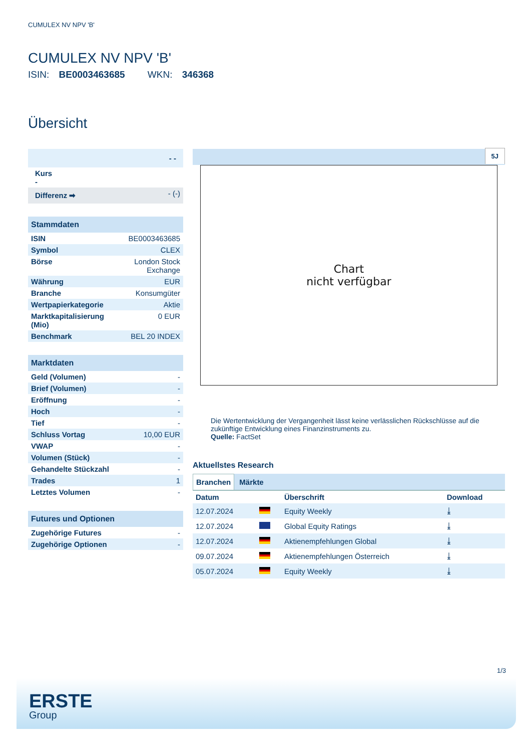CUMULEX NV NPV 'B'
CUMULEX NV NPV 'B'
ISIN: BE0003463685 WKN: 346368
Übersicht
| - - | |
| Kurs - | |
| Differenz ➡ | - (-) |
| Stammdaten | |
| --- | --- |
| ISIN | BE0003463685 |
| Symbol | CLEX |
| Börse | London Stock Exchange |
| Währung | EUR |
| Branche | Konsumgüter |
| Wertpapierkategorie | Aktie |
| Marktkapitalisierung (Mio) | 0 EUR |
| Benchmark | BEL 20 INDEX |
| Marktdaten | |
| --- | --- |
| Geld (Volumen) | - |
| Brief (Volumen) | - |
| Eröffnung | - |
| Hoch | - |
| Tief | - |
| Schluss Vortag | 10,00 EUR |
| VWAP | - |
| Volumen (Stück) | - |
| Gehandelte Stückzahl | - |
| Trades | 1 |
| Letztes Volumen | - |
| Futures und Optionen | |
| --- | --- |
| Zugehörige Futures | - |
| Zugehörige Optionen | - |
5J
Chart
nicht verfügbar
Die Wertentwicklung der Vergangenheit lässt keine verlässlichen Rückschlüsse auf die zukünftige Entwicklung eines Finanzinstruments zu.
Quelle: FactSet
Aktuellstes Research
Branchen Märkte
| Datum | | Überschrift | Download |
| --- | --- | --- | --- |
| 12.07.2024 | | Equity Weekly | ⤓ |
| 12.07.2024 | | Global Equity Ratings | ⤓ |
| 12.07.2024 | | Aktienempfehlungen Global | ⤓ |
| 09.07.2024 | | Aktienempfehlungen Österreich | ⤓ |
| 05.07.2024 | | Equity Weekly | ⤓ |
1/3
ERSTE
Group